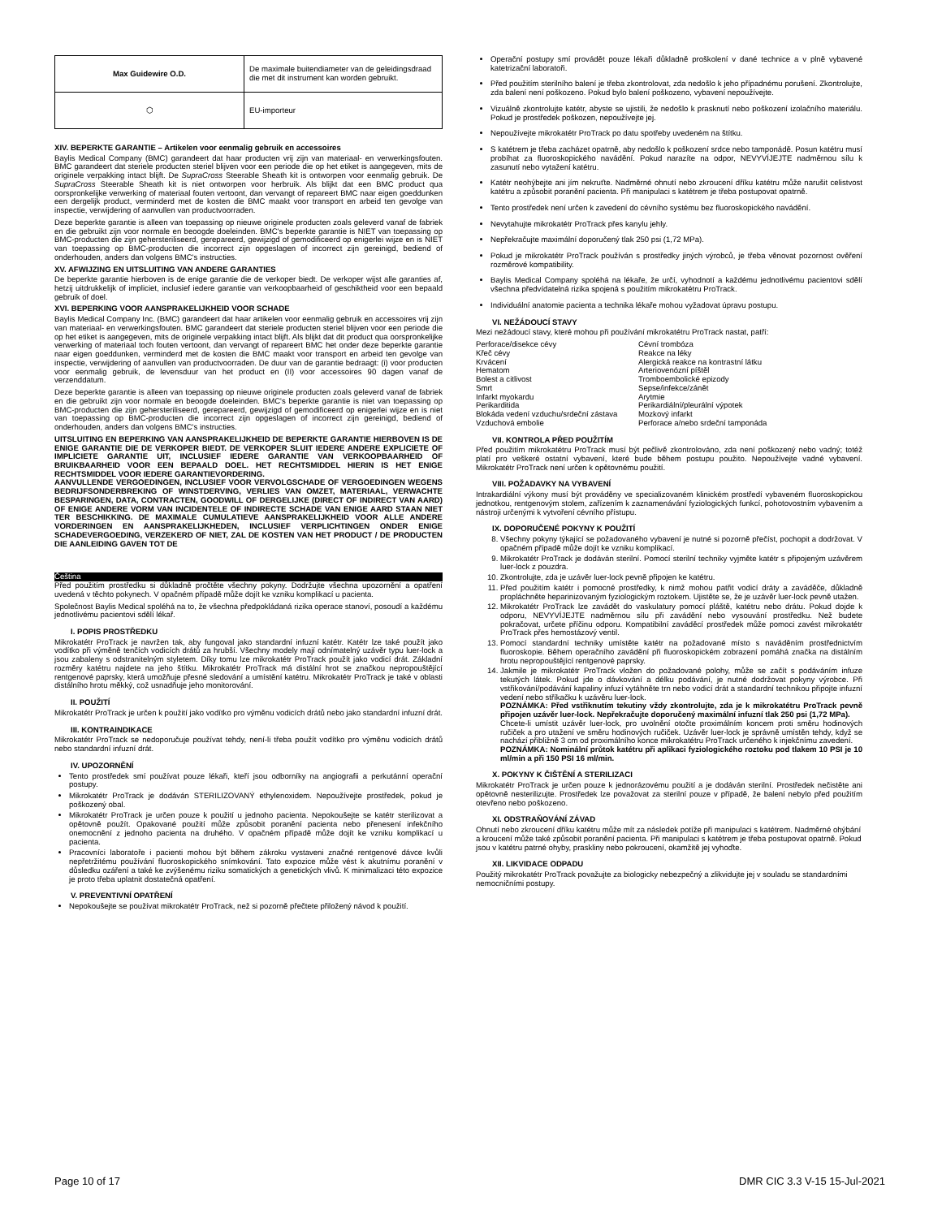| Max Guidewire O.D. | De maximale buitendiameter van de geleidingsdraad die met dit instrument kan worden gebruikt. |
| ⬡ | EU-importeur |
XIV. BEPERKTE GARANTIE – Artikelen voor eenmalig gebruik en accessoires
Baylis Medical Company (BMC) garandeert dat haar producten vrij zijn van materiaal- en verwerkingsfouten. BMC garandeert dat steriele producten steriel blijven voor een periode die op het etiket is aangegeven, mits de originele verpakking intact blijft. De SupraCross Steerable Sheath kit is ontworpen voor eenmalig gebruik. De SupraCross Steerable Sheath kit is niet ontworpen voor herbruik. Als blijkt dat een BMC product qua oorspronkelijke verwerking of materiaal fouten vertoont, dan vervangt of repareert BMC naar eigen goeddunken een dergelijk product, verminderd met de kosten die BMC maakt voor transport en arbeid ten gevolge van inspectie, verwijdering of aanvullen van productvoorraden.
Deze beperkte garantie is alleen van toepassing op nieuwe originele producten zoals geleverd vanaf de fabriek en die gebruikt zijn voor normale en beoogde doeleinden. BMC's beperkte garantie is NIET van toepassing op BMC-producten die zijn gehersteriliseerd, gerepareerd, gewijzigd of gemodificeerd op enigerlei wijze en is NIET van toepassing op BMC-producten die incorrect zijn opgeslagen of incorrect zijn gereinigd, bediend of onderhouden, anders dan volgens BMC's instructies.
XV. AFWIJZING EN UITSLUITING VAN ANDERE GARANTIES
De beperkte garantie hierboven is de enige garantie die de verkoper biedt. De verkoper wijst alle garanties af, hetzij uitdrukkelijk of impliciet, inclusief iedere garantie van verkoopbaarheid of geschiktheid voor een bepaald gebruik of doel.
XVI. BEPERKING VOOR AANSPRAKELIJKHEID VOOR SCHADE
Baylis Medical Company Inc. (BMC) garandeert dat haar artikelen voor eenmalig gebruik en accessoires vrij zijn van materiaal- en verwerkingsfouten. BMC garandeert dat steriele producten steriel blijven voor een periode die op het etiket is aangegeven, mits de originele verpakking intact blijft. Als blijkt dat dit product qua oorspronkelijke verwerking of materiaal toch fouten vertoont, dan vervangt of repareert BMC het onder deze beperkte garantie naar eigen goeddunken, verminderd met de kosten die BMC maakt voor transport en arbeid ten gevolge van inspectie, verwijdering of aanvullen van productvoorraden. De duur van de garantie bedraagt: (i) voor producten voor eenmalig gebruik, de levensduur van het product en (II) voor accessoires 90 dagen vanaf de verzenddatum.
Deze beperkte garantie is alleen van toepassing op nieuwe originele producten zoals geleverd vanaf de fabriek en die gebruikt zijn voor normale en beoogde doeleinden. BMC's beperkte garantie is niet van toepassing op BMC-producten die zijn gehersteriliseerd, gerepareerd, gewijzigd of gemodificeerd op enigerlei wijze en is niet van toepassing op BMC-producten die incorrect zijn opgeslagen of incorrect zijn gereinigd, bediend of onderhouden, anders dan volgens BMC's instructies.
UITSLUITING EN BEPERKING VAN AANSPRAKELIJKHEID DE BEPERKTE GARANTIE HIERBOVEN IS DE ENIGE GARANTIE DIE DE VERKOPER BIEDT. DE VERKOPER SLUIT IEDERE ANDERE EXPLICIETE OF IMPLICIETE GARANTIE UIT, INCLUSIEF IEDERE GARANTIE VAN VERKOOPBAARHEID OF BRUIKBAARHEID VOOR EEN BEPAALD DOEL. HET RECHTSMIDDEL HIERIN IS HET ENIGE RECHTSMIDDEL VOOR IEDERE GARANTIEVORDERING.
AANVULLENDE VERGOEDINGEN, INCLUSIEF VOOR VERVOLGSCHADE OF VERGOEDINGEN WEGENS BEDRIJFSONDERBREKING OF WINSTDERVING, VERLIES VAN OMZET, MATERIAAL, VERWACHTE BESPARINGEN, DATA, CONTRACTEN, GOODWILL OF DERGELIJKE (DIRECT OF INDIRECT VAN AARD) OF ENIGE ANDERE VORM VAN INCIDENTELE OF INDIRECTE SCHADE VAN ENIGE AARD STAAN NIET TER BESCHIKKING. DE MAXIMALE CUMULATIEVE AANSPRAKELIJKHEID VOOR ALLE ANDERE VORDERINGEN EN AANSPRAKELIJKHEDEN, INCLUSIEF VERPLICHTINGEN ONDER ENIGE SCHADEVERGOEDING, VERZEKERD OF NIET, ZAL DE KOSTEN VAN HET PRODUCT / DE PRODUCTEN DIE AANLEIDING GAVEN TOT DE
Čeština
Před použitím prostředku si důkladně pročtěte všechny pokyny. Dodržujte všechna upozornění a opatření uvedená v těchto pokynech. V opačném případě může dojít ke vzniku komplikací u pacienta.
Společnost Baylis Medical spoléhá na to, že všechna předpokládaná rizika operace stanoví, posoudí a každému jednotlivému pacientovi sdělí lékař.
I. POPIS PROSTŘEDKU
Mikrokatétr ProTrack je navržen tak, aby fungoval jako standardní infuzní katétr. Katétr lze také použít jako vodítko při výměně tenčích vodicích drátů za hrubší. Všechny modely mají odnímatelný uzávěr typu luer-lock a jsou zabaleny s odstranitelným styletem. Díky tomu lze mikrokatétr ProTrack použít jako vodicí drát. Základní rozměry katétru najdete na jeho štítku. Mikrokatétr ProTrack má distální hrot se značkou nepropouštějící rentgenové paprsky, která umožňuje přesné sledování a umístění katétru. Mikrokatétr ProTrack je také v oblasti distálního hrotu měkký, což usnadňuje jeho monitorování.
II. POUŽITÍ
Mikrokatétr ProTrack je určen k použití jako vodítko pro výměnu vodicích drátů nebo jako standardní infuzní drát.
III. KONTRAINDIKACE
Mikrokatétr ProTrack se nedoporučuje používat tehdy, není-li třeba použít vodítko pro výměnu vodicích drátů nebo standardní infuzní drát.
IV. UPOZORNĚNÍ
Tento prostředek smí používat pouze lékaři, kteří jsou odborníky na angiografii a perkutánní operační postupy.
Mikrokatétr ProTrack je dodáván STERILIZOVANÝ ethylenoxidem. Nepoužívejte prostředek, pokud je poškozený obal.
Mikrokatétr ProTrack je určen pouze k použití u jednoho pacienta. Nepokoušejte se katétr sterilizovat a opětovně použít. Opakované použití může způsobit poranění pacienta nebo přenesení infekčního onemocnění z jednoho pacienta na druhého. V opačném případě může dojít ke vzniku komplikací u pacienta.
Pracovníci laboratoře i pacienti mohou být během zákroku vystaveni značné rentgenové dávce kvůli nepřetržitému používání fluoroskopického snímkování. Tato expozice může vést k akutnímu poranění v důsledku ozáření a také ke zvýšenému riziku somatických a genetických vlivů. K minimalizaci této expozice je proto třeba uplatnit dostatečná opatření.
V. PREVENTIVNÍ OPATŘENÍ
Nepokoušejte se používat mikrokatétr ProTrack, než si pozorně přečtete přiložený návod k použití.
Operační postupy smí provádět pouze lékaři důkladně proškolení v dané technice a v plně vybavené katetrizační laboratoři.
Před použitím sterilního balení je třeba zkontrolovat, zda nedošlo k jeho případnému porušení. Zkontrolujte, zda balení není poškozeno. Pokud bylo balení poškozeno, vybavení nepoužívejte.
Vizuálně zkontrolujte katétr, abyste se ujistili, že nedošlo k prasknutí nebo poškození izolačního materiálu. Pokud je prostředek poškozen, nepoužívejte jej.
Nepoužívejte mikrokatétr ProTrack po datu spotřeby uvedeném na štítku.
S katétrem je třeba zacházet opatrně, aby nedošlo k poškození srdce nebo tamponádě. Posun katétru musí probíhat za fluoroskopického navádění. Pokud narazíte na odpor, NEVYVÍJEJTE nadměrnou sílu k zasunutí nebo vytažení katétru.
Katétr neohýbejte ani jím nekruťte. Nadměrné ohnutí nebo zkroucení dříku katétru může narušit celistvost katétru a způsobit poranění pacienta. Při manipulaci s katétrem je třeba postupovat opatrně.
Tento prostředek není určen k zavedení do cévního systému bez fluoroskopického navádění.
Nevytahujte mikrokatétr ProTrack přes kanylu jehly.
Nepřekračujte maximální doporučený tlak 250 psi (1,72 MPa).
Pokud je mikrokatétr ProTrack používán s prostředky jiných výrobců, je třeba věnovat pozornost ověření rozměrové kompatibility.
Baylis Medical Company spoléhá na lékaře, že určí, vyhodnotí a každému jednotlivému pacientovi sdělí všechna předvídatelná rizika spojená s použitím mikrokatétru ProTrack.
Individuální anatomie pacienta a technika lékaře mohou vyžadovat úpravu postupu.
VI. NEŽÁDOUCÍ STAVY
Mezi nežádoucí stavy, které mohou při používání mikrokatétru ProTrack nastat, patří:
| Perforace/disekce cévy | Cévní trombóza |
| Křeč cévy | Reakce na léky |
| Krvácení | Alergická reakce na kontrastní látku |
| Hematom | Arteriovenózní píštěl |
| Bolest a citlivost | Tromboembolické epizody |
| Smrt | Sepse/infekce/zánět |
| Infarkt myokardu | Arytmie |
| Perikarditida | Perikardiální/pleurální výpotek |
| Blokáda vedení vzduchu/srdeční zástava | Mozkový infarkt |
| Vzduchová embolie | Perforace a/nebo srdeční tamponáda |
VII. KONTROLA PŘED POUŽITÍM
Před použitím mikrokatétru ProTrack musí být pečlivě zkontrolováno, zda není poškozený nebo vadný; totéž platí pro veškeré ostatní vybavení, které bude během postupu použito. Nepoužívejte vadné vybavení. Mikrokatétr ProTrack není určen k opětovnému použití.
VIII. POŽADAVKY NA VYBAVENÍ
Intrakardiální výkony musí být prováděny ve specializovaném klinickém prostředí vybaveném fluoroskopickou jednotkou, rentgenovým stolem, zařízením k zaznamenávání fyziologických funkcí, pohotovostním vybavením a nástroji určenými k vytvoření cévního přístupu.
IX. DOPORUČENÉ POKYNY K POUŽITÍ
8. Všechny pokyny týkající se požadovaného vybavení je nutné si pozorně přečíst, pochopit a dodržovat. V opačném případě může dojít ke vzniku komplikací.
9. Mikrokatétr ProTrack je dodáván sterilní. Pomocí sterilní techniky vyjměte katétr s připojeným uzávěrem luer-lock z pouzdra.
10. Zkontrolujte, zda je uzávěr luer-lock pevně připojen ke katétru.
11. Před použitím katétr i pomocné prostředky, k nimž mohou patřit vodicí dráty a zaváděče, důkladně propláchněte heparinizovaným fyziologickým roztokem. Ujistěte se, že je uzávěr luer-lock pevně utažen.
12. Mikrokatétr ProTrack lze zavádět do vaskulatury pomocí pláště, katétru nebo drátu. Pokud dojde k odporu, NEVYVÍJEJTE nadměrnou sílu při zavádění nebo vysouvání prostředku. Než budete pokračovat, určete příčinu odporu. Kompatibilní zaváděcí prostředek může pomoci zavést mikrokatétr ProTrack přes hemostázový ventil.
13. Pomocí standardní techniky umístěte katétr na požadované místo s naváděním prostřednictvím fluoroskopie. Během operačního zavádění při fluoroskopickém zobrazení pomáhá značka na distálním hrotu nepropouštějící rentgenové paprsky.
14. Jakmile je mikrokatétr ProTrack vložen do požadované polohy, může se začít s podáváním infuze tekutých látek. Pokud jde o dávkování a délku podávání, je nutné dodržovat pokyny výrobce. Při vstřikování/podávání kapaliny infuzí vytáhněte trn nebo vodicí drát a standardní technikou připojte infuzní vedení nebo stříkačku k uzávěru luer-lock.
POZNÁMKA: Před vstřiknutím tekutiny vždy zkontrolujte, zda je k mikrokatétru ProTrack pevně připojen uzávěr luer-lock. Nepřekračujte doporučený maximální infuzní tlak 250 psi (1,72 MPa).
Chcete-li umístit uzávěr luer-lock, pro uvolnění otočte proximálním koncem proti směru hodinových ručiček a pro utažení ve směru hodinových ručiček. Uzávěr luer-lock je správně umístěn tehdy, když se nachází přibližně 3 cm od proximálního konce mikrokatétru ProTrack určeného k injekčnímu zavedení.
POZNÁMKA: Nominální průtok katétru při aplikaci fyziologického roztoku pod tlakem 10 PSI je 10 ml/min a při 150 PSI 16 ml/min.
X. POKYNY K ČIŠTĚNÍ A STERILIZACI
Mikrokatétr ProTrack je určen pouze k jednorázovému použití a je dodáván sterilní. Prostředek nečistěte ani opětovně nesterilizujte. Prostředek lze považovat za sterilní pouze v případě, že balení nebylo před použitím otevřeno nebo poškozeno.
XI. ODSTRAŇOVÁNÍ ZÁVAD
Ohnutí nebo zkroucení dříku katétru může mít za následek potíže při manipulaci s katétrem. Nadměrné ohýbání a kroucení může také způsobit poranění pacienta. Při manipulaci s katétrem je třeba postupovat opatrně. Pokud jsou v katétru patrné ohyby, praskliny nebo pokroucení, okamžitě jej vyhoďte.
XII. LIKVIDACE ODPADU
Použitý mikrokatétr ProTrack považujte za biologicky nebezpečný a zlikvidujte jej v souladu se standardními nemocničními postupy.
Page 10 of 17 DMR CIC 3.3 V-15 15-Jul-2021